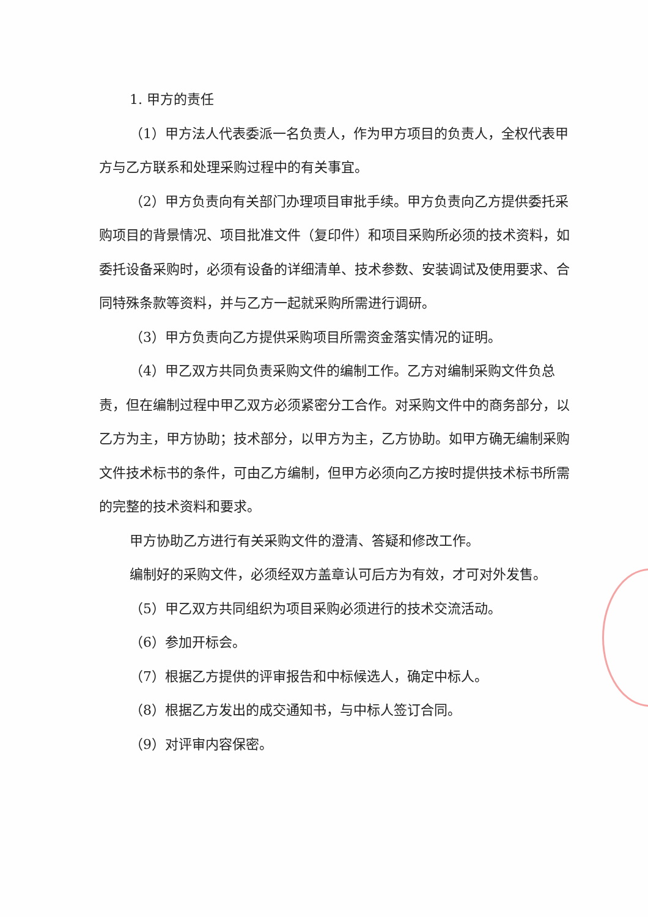1. 甲方的责任
（1）甲方法人代表委派一名负责人，作为甲方项目的负责人，全权代表甲方与乙方联系和处理采购过程中的有关事宜。
（2）甲方负责向有关部门办理项目审批手续。甲方负责向乙方提供委托采购项目的背景情况、项目批准文件（复印件）和项目采购所必须的技术资料，如委托设备采购时，必须有设备的详细清单、技术参数、安装调试及使用要求、合同特殊条款等资料，并与乙方一起就采购所需进行调研。
（3）甲方负责向乙方提供采购项目所需资金落实情况的证明。
（4）甲乙双方共同负责采购文件的编制工作。乙方对编制采购文件负总责，但在编制过程中甲乙双方必须紧密分工合作。对采购文件中的商务部分，以乙方为主，甲方协助；技术部分，以甲方为主，乙方协助。如甲方确无编制采购文件技术标书的条件，可由乙方编制，但甲方必须向乙方按时提供技术标书所需的完整的技术资料和要求。
甲方协助乙方进行有关采购文件的澄清、答疑和修改工作。
编制好的采购文件，必须经双方盖章认可后方为有效，才可对外发售。
（5）甲乙双方共同组织为项目采购必须进行的技术交流活动。
（6）参加开标会。
（7）根据乙方提供的评审报告和中标候选人，确定中标人。
（8）根据乙方发出的成交通知书，与中标人签订合同。
（9）对评审内容保密。